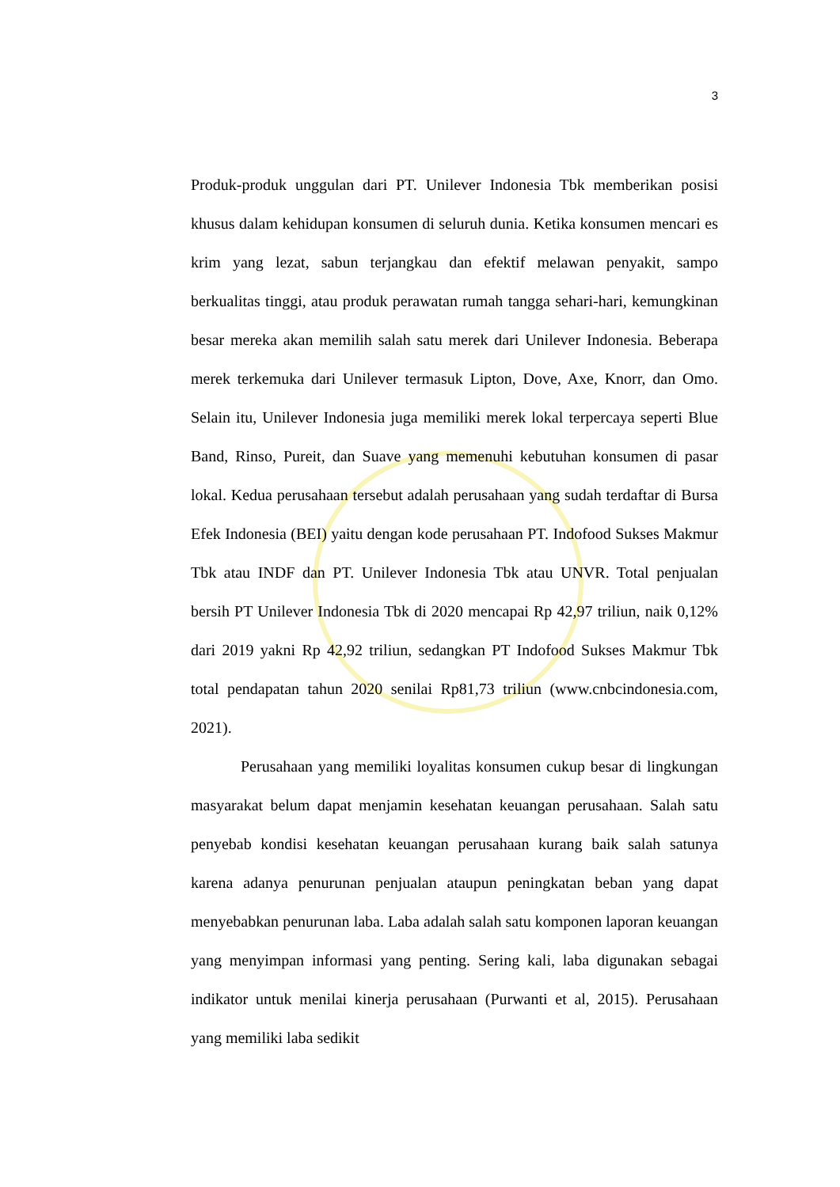3
Produk-produk unggulan dari PT. Unilever Indonesia Tbk memberikan posisi khusus dalam kehidupan konsumen di seluruh dunia. Ketika konsumen mencari es krim yang lezat, sabun terjangkau dan efektif melawan penyakit, sampo berkualitas tinggi, atau produk perawatan rumah tangga sehari-hari, kemungkinan besar mereka akan memilih salah satu merek dari Unilever Indonesia. Beberapa merek terkemuka dari Unilever termasuk Lipton, Dove, Axe, Knorr, dan Omo. Selain itu, Unilever Indonesia juga memiliki merek lokal terpercaya seperti Blue Band, Rinso, Pureit, dan Suave yang memenuhi kebutuhan konsumen di pasar lokal. Kedua perusahaan tersebut adalah perusahaan yang sudah terdaftar di Bursa Efek Indonesia (BEI) yaitu dengan kode perusahaan PT. Indofood Sukses Makmur Tbk atau INDF dan PT. Unilever Indonesia Tbk atau UNVR. Total penjualan bersih PT Unilever Indonesia Tbk di 2020 mencapai Rp 42,97 triliun, naik 0,12% dari 2019 yakni Rp 42,92 triliun, sedangkan PT Indofood Sukses Makmur Tbk total pendapatan tahun 2020 senilai Rp81,73 triliun (www.cnbcindonesia.com, 2021).
Perusahaan yang memiliki loyalitas konsumen cukup besar di lingkungan masyarakat belum dapat menjamin kesehatan keuangan perusahaan. Salah satu penyebab kondisi kesehatan keuangan perusahaan kurang baik salah satunya karena adanya penurunan penjualan ataupun peningkatan beban yang dapat menyebabkan penurunan laba. Laba adalah salah satu komponen laporan keuangan yang menyimpan informasi yang penting. Sering kali, laba digunakan sebagai indikator untuk menilai kinerja perusahaan (Purwanti et al, 2015). Perusahaan yang memiliki laba sedikit